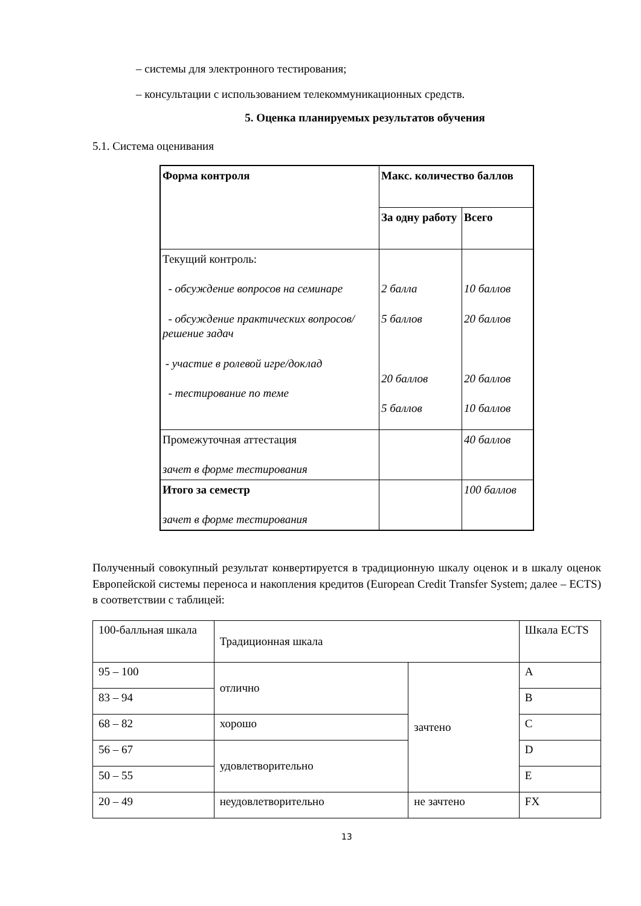– системы для электронного тестирования;
– консультации с использованием телекоммуникационных средств.
5. Оценка планируемых результатов обучения
5.1. Система оценивания
| Форма контроля | Макс. количество баллов | |
| | За одну работу | Всего |
| Текущий контроль: - обсуждение вопросов на семинаре - обсуждение практических вопросов/ решение задач - участие в ролевой игре/доклад - тестирование по теме | 2 балла 5 баллов 20 баллов 5 баллов | 10 баллов 20 баллов 20 баллов 10 баллов |
| Промежуточная аттестация зачет в форме тестирования | | 40 баллов |
| Итого за семестр зачет в форме тестирования | | 100 баллов |
Полученный совокупный результат конвертируется в традиционную шкалу оценок и в шкалу оценок Европейской системы переноса и накопления кредитов (European Credit Transfer System; далее – ECTS) в соответствии с таблицей:
| 100-балльная шкала | Традиционная шкала | | Шкала ECTS |
| 95 – 100 | отлично | зачтено | A |
| 83 – 94 | | | B |
| 68 – 82 | хорошо | | C |
| 56 – 67 | удовлетворительно | | D |
| 50 – 55 | | | E |
| 20 – 49 | неудовлетворительно | не зачтено | FX |
13